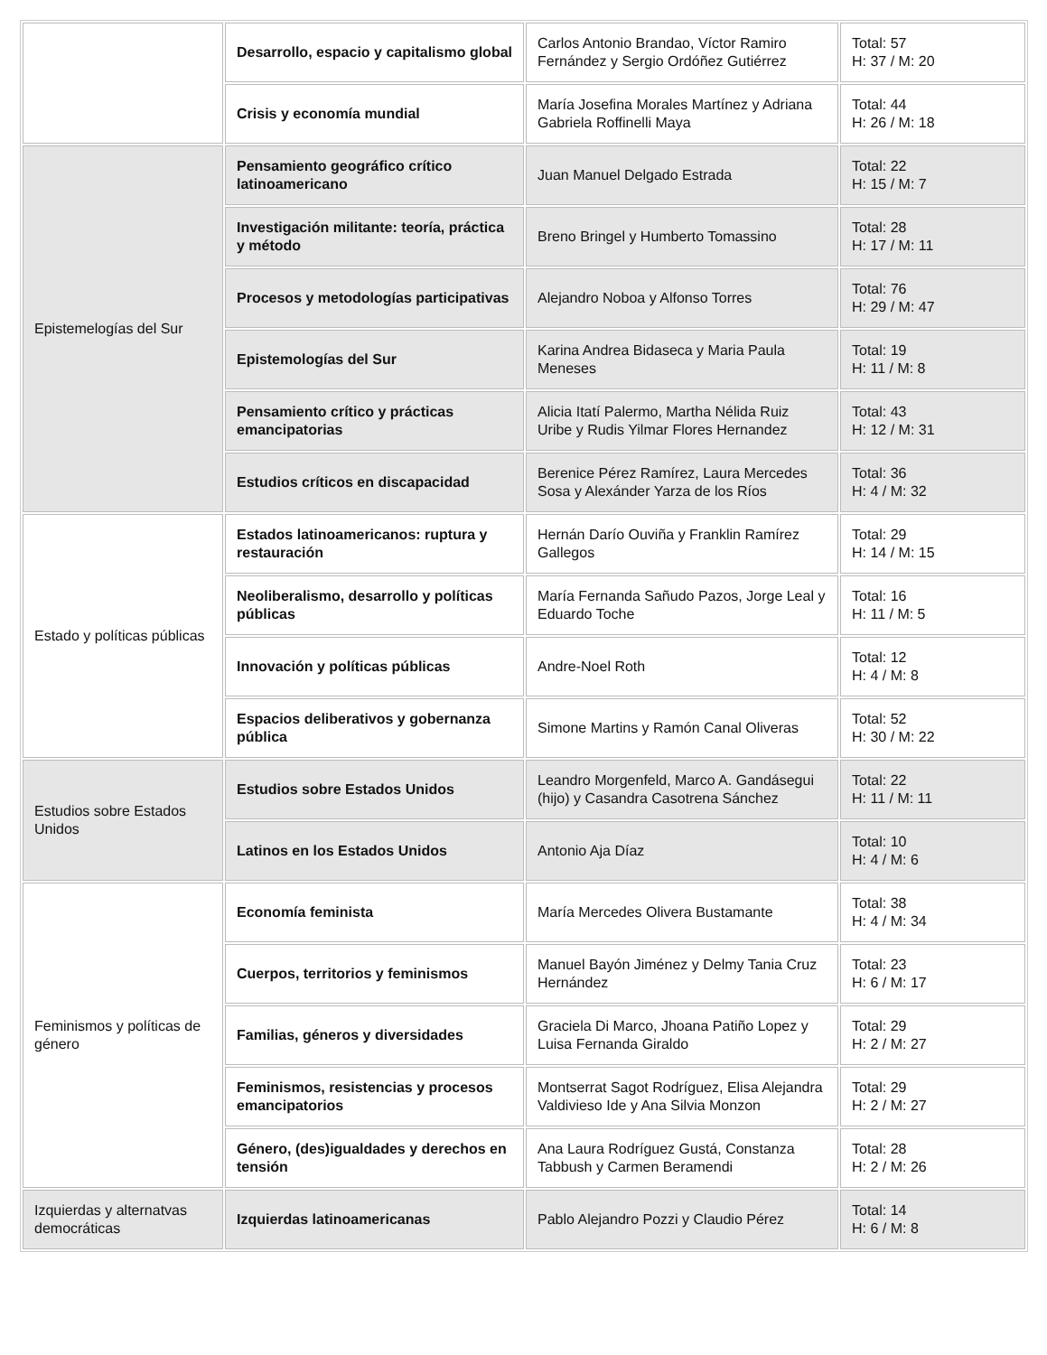| | Desarrollo, espacio y capitalismo global | Carlos Antonio Brandao, Víctor Ramiro Fernández y Sergio Ordóñez Gutiérrez | Total: 57 H: 37 / M: 20 |
| | Crisis y economía mundial | María Josefina Morales Martínez y Adriana Gabriela Roffinelli Maya | Total: 44 H: 26 / M: 18 |
| Epistemelogías del Sur | Pensamiento geográfico crítico latinoamericano | Juan Manuel Delgado Estrada | Total: 22 H: 15 / M: 7 |
| | Investigación militante: teoría, práctica y método | Breno Bringel y Humberto Tomassino | Total: 28 H: 17 / M: 11 |
| | Procesos y metodologías participativas | Alejandro Noboa y Alfonso Torres | Total: 76 H: 29 / M: 47 |
| | Epistemologías del Sur | Karina Andrea Bidaseca y Maria Paula Meneses | Total: 19 H: 11 / M: 8 |
| | Pensamiento crítico y prácticas emancipatorias | Alicia Itatí Palermo, Martha Nélida Ruiz Uribe y Rudis Yilmar Flores Hernandez | Total: 43 H: 12 / M: 31 |
| | Estudios críticos en discapacidad | Berenice Pérez Ramírez, Laura Mercedes Sosa y Alexánder Yarza de los Ríos | Total: 36 H: 4 / M: 32 |
| Estado y políticas públicas | Estados latinoamericanos: ruptura y restauración | Hernán Darío Ouviña y Franklin Ramírez Gallegos | Total: 29 H: 14 / M: 15 |
| | Neoliberalismo, desarrollo y políticas públicas | María Fernanda Sañudo Pazos, Jorge Leal y Eduardo Toche | Total: 16 H: 11 / M: 5 |
| | Innovación y políticas públicas | Andre-Noel Roth | Total: 12 H: 4 / M: 8 |
| | Espacios deliberativos y gobernanza pública | Simone Martins y Ramón Canal Oliveras | Total: 52 H: 30 / M: 22 |
| Estudios sobre Estados Unidos | Estudios sobre Estados Unidos | Leandro Morgenfeld, Marco A. Gandásegui (hijo) y Casandra Casotrena Sánchez | Total: 22 H: 11 / M: 11 |
| | Latinos en los Estados Unidos | Antonio Aja Díaz | Total: 10 H: 4 / M: 6 |
| Feminismos y políticas de género | Economía feminista | María Mercedes Olivera Bustamante | Total: 38 H: 4 / M: 34 |
| | Cuerpos, territorios y feminismos | Manuel Bayón Jiménez y Delmy Tania Cruz Hernández | Total: 23 H: 6 / M: 17 |
| | Familias, géneros y diversidades | Graciela Di Marco, Jhoana Patiño Lopez y Luisa Fernanda Giraldo | Total: 29 H: 2 / M: 27 |
| | Feminismos, resistencias y procesos emancipatorios | Montserrat Sagot Rodríguez, Elisa Alejandra Valdivieso Ide y Ana Silvia Monzon | Total: 29 H: 2 / M: 27 |
| | Género, (des)igualdades y derechos en tensión | Ana Laura Rodríguez Gustá, Constanza Tabbush y Carmen Beramendi | Total: 28 H: 2 / M: 26 |
| Izquierdas y alternatvas democráticas | Izquierdas latinoamericanas | Pablo Alejandro Pozzi y Claudio Pérez | Total: 14 H: 6 / M: 8 |